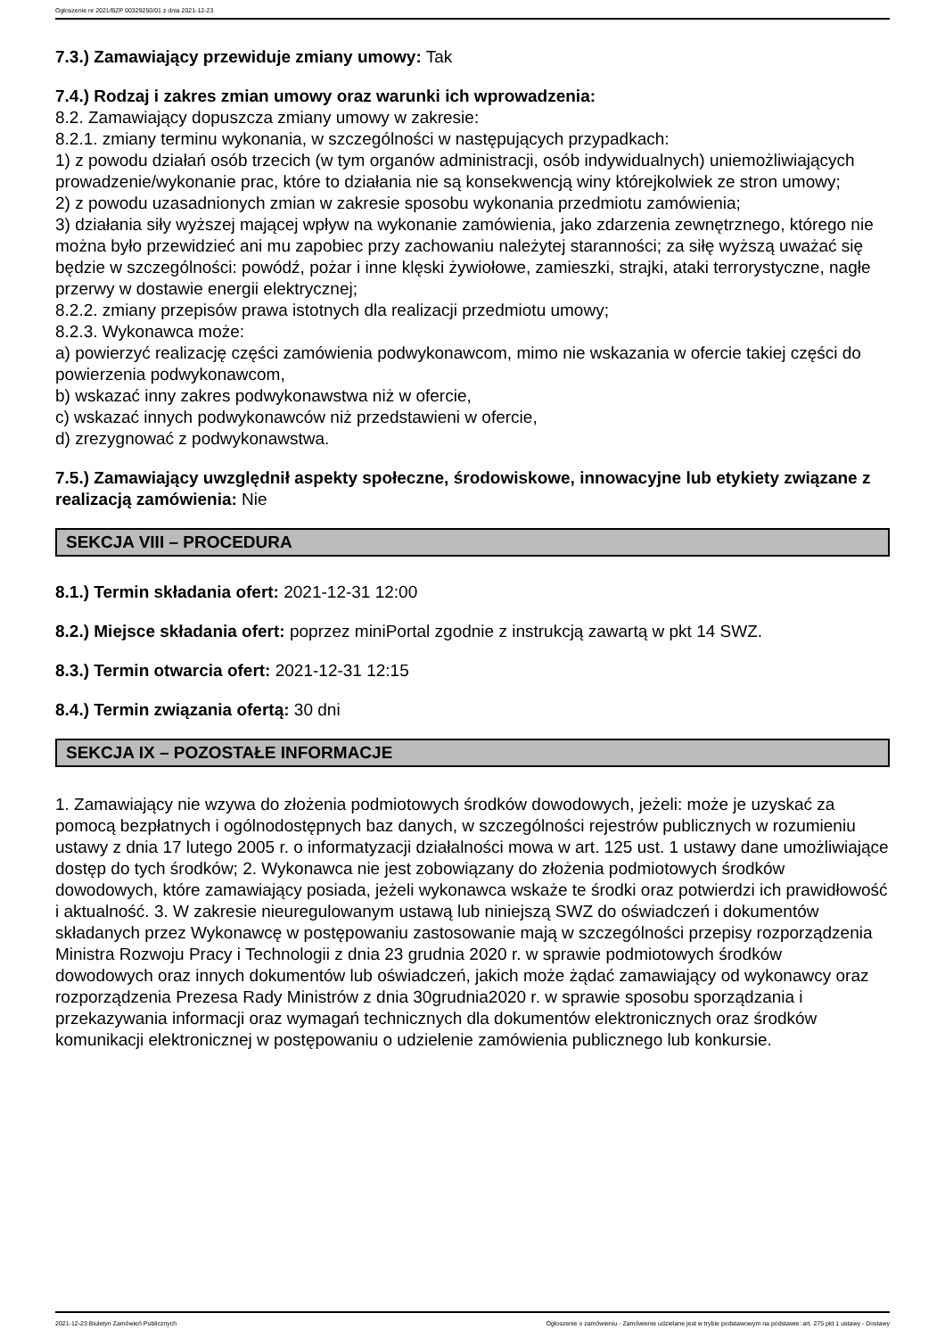Ogłoszenie nr 2021/BZP 00329250/01 z dnia 2021-12-23
7.3.) Zamawiający przewiduje zmiany umowy: Tak
7.4.) Rodzaj i zakres zmian umowy oraz warunki ich wprowadzenia:
8.2. Zamawiający dopuszcza zmiany umowy w zakresie:
8.2.1. zmiany terminu wykonania, w szczególności w następujących przypadkach:
1) z powodu działań osób trzecich (w tym organów administracji, osób indywidualnych) uniemożliwiających prowadzenie/wykonanie prac, które to działania nie są konsekwencją winy którejkolwiek ze stron umowy;
2) z powodu uzasadnionych zmian w zakresie sposobu wykonania przedmiotu zamówienia;
3) działania siły wyższej mającej wpływ na wykonanie zamówienia, jako zdarzenia zewnętrznego, którego nie można było przewidzieć ani mu zapobiec przy zachowaniu należytej staranności; za siłę wyższą uważać się będzie w szczególności: powódź, pożar i inne klęski żywiołowe, zamieszki, strajki, ataki terrorystyczne, nagłe przerwy w dostawie energii elektrycznej;
8.2.2. zmiany przepisów prawa istotnych dla realizacji przedmiotu umowy;
8.2.3. Wykonawca może:
a) powierzyć realizację części zamówienia podwykonawcom, mimo nie wskazania w ofercie takiej części do powierzenia podwykonawcom,
b) wskazać inny zakres podwykonawstwa niż w ofercie,
c) wskazać innych podwykonawców niż przedstawieni w ofercie,
d) zrezygnować z podwykonawstwa.
7.5.) Zamawiający uwzględnił aspekty społeczne, środowiskowe, innowacyjne lub etykiety związane z realizacją zamówienia: Nie
SEKCJA VIII – PROCEDURA
8.1.) Termin składania ofert: 2021-12-31 12:00
8.2.) Miejsce składania ofert: poprzez miniPortal zgodnie z instrukcją zawartą w pkt 14 SWZ.
8.3.) Termin otwarcia ofert: 2021-12-31 12:15
8.4.) Termin związania ofertą: 30 dni
SEKCJA IX – POZOSTAŁE INFORMACJE
1. Zamawiający nie wzywa do złożenia podmiotowych środków dowodowych, jeżeli: może je uzyskać za pomocą bezpłatnych i ogólnodostępnych baz danych, w szczególności rejestrów publicznych w rozumieniu ustawy z dnia 17 lutego 2005 r. o informatyzacji działalności mowa w art. 125 ust. 1 ustawy dane umożliwiające dostęp do tych środków; 2. Wykonawca nie jest zobowiązany do złożenia podmiotowych środków dowodowych, które zamawiający posiada, jeżeli wykonawca wskaże te środki oraz potwierdzi ich prawidłowość i aktualność. 3. W zakresie nieuregulowanym ustawą lub niniejszą SWZ do oświadczeń i dokumentów składanych przez Wykonawcę w postępowaniu zastosowanie mają w szczególności przepisy rozporządzenia
Ministra Rozwoju Pracy i Technologii z dnia 23 grudnia 2020 r. w sprawie podmiotowych środków
dowodowych oraz innych dokumentów lub oświadczeń, jakich może żądać zamawiający od wykonawcy oraz rozporządzenia Prezesa Rady Ministrów z dnia 30grudnia2020 r. w sprawie sposobu sporządzania i przekazywania informacji oraz wymagań technicznych dla dokumentów elektronicznych oraz środków komunikacji elektronicznej w postępowaniu o udzielenie zamówienia publicznego lub konkursie.
2021-12-23 Biuletyn Zamówień Publicznych Ogłoszenie o zamówieniu - Zamówienie udzielane jest w trybie podstawowym na podstawie: art. 275 pkt 1 ustawy - Dostawy